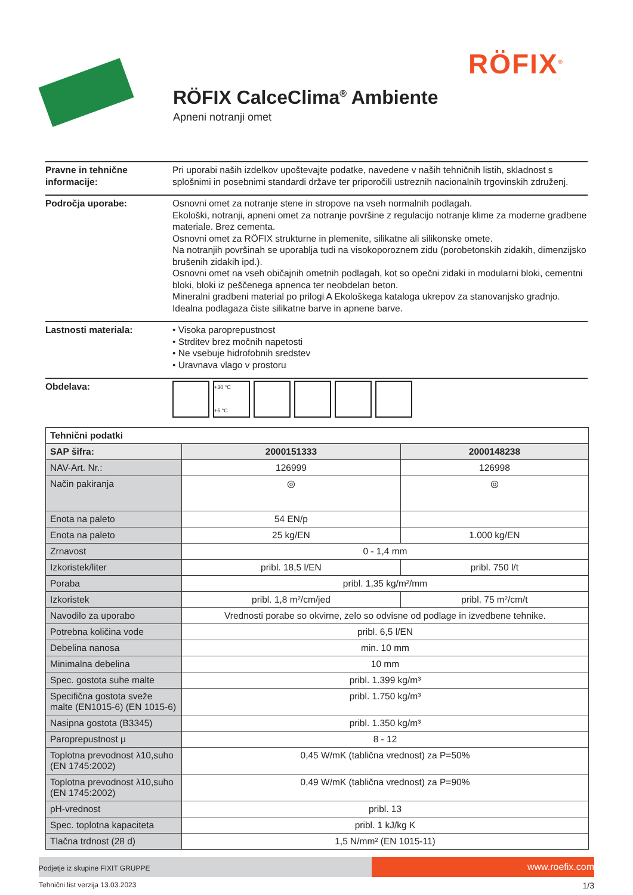RÖFIX<sup>®</sup>
RÖFIX CalceClima<sup>®</sup> Ambiente
Apneni notranji omet
Pravne in tehnične informacije:
Pri uporabi naših izdelkov upoštevajte podatke, navedene v naših tehničnih listih, skladnost s splošnimi in posebnimi standardi države ter priporočili ustreznih nacionalnih trgovinskih združenj.
Področja uporabe: Osnovni omet za notranje stene in stropove na vseh normalnih podlagah.
Ekološki, notranji, apneni omet za notranje površine z regulacijo notranje klime za moderne gradbene materiale. Brez cementa.
Osnovni omet za RÖFIX strukturne in plemenite, silikatne ali silikonske omete.
Na notranjih površinah se uporablja tudi na visokoporoznem zidu (porobetonskih zidakih, dimenzijsko brušenih zidakih ipd.).
Osnovni omet na vseh običajnih ometnih podlagah, kot so opečni zidaki in modularni bloki, cementni bloki, bloki iz peščenega apnenca ter neobdelan beton.
Mineralni gradbeni material po prilogi A Ekološkega kataloga ukrepov za stanovanjsko gradnjo.
Idealna podlagaza čiste silikatne barve in apnene barve.
Lastnosti materiala: • Visoka paroprepustnost
• Strditev brez močnih napetosti
• Ne vsebuje hidrofobnih sredstev
• Uravnava vlago v prostoru
Obdelava:
+30 °C
+5 °C
| Tehnični podatki | | |
| SAP šifra: | 2000151333 | 2000148238 |
| NAV-Art. Nr.: | 126999 | 126998 |
| Način pakiranja | ◎ | ◎ |
| Enota na paleto | 54 EN/p | |
| Enota na paleto | 25 kg/EN | 1.000 kg/EN |
| Zrnavost | 0 - 1,4 mm | |
| Izkoristek/liter | pribl. 18,5 l/EN | pribl. 750 l/t |
| Poraba | pribl. 1,35 kg/m²/mm | |
| Izkoristek | pribl. 1,8 m²/cm/jed | pribl. 75 m²/cm/t |
| Navodilo za uporabo | Vrednosti porabe so okvirne, zelo so odvisne od podlage in izvedbene tehnike. | |
| Potrebna količina vode | pribl. 6,5 l/EN | |
| Debelina nanosa | min. 10 mm | |
| Minimalna debelina | 10 mm | |
| Spec. gostota suhe malte | pribl. 1.399 kg/m³ | |
| Specifična gostota sveže malte (EN1015-6) (EN 1015-6) | pribl. 1.750 kg/m³ | |
| Nasipna gostota (B3345) | pribl. 1.350 kg/m³ | |
| Paroprepustnost μ | 8 - 12 | |
| Toplotna prevodnost λ10,suho (EN 1745:2002) | 0,45 W/mK (tablična vrednost) za P=50% | |
| Toplotna prevodnost λ10,suho (EN 1745:2002) | 0,49 W/mK (tablična vrednost) za P=90% | |
| pH-vrednost | pribl. 13 | |
| Spec. toplotna kapaciteta | pribl. 1 kJ/kg K | |
| Tlačna trdnost (28 d) | 1,5 N/mm² (EN 1015-11) | |
Podjetje iz skupine FIXIT GRUPPE
www.roefix.com
Tehnični list verzija 13.03.2023 1/3